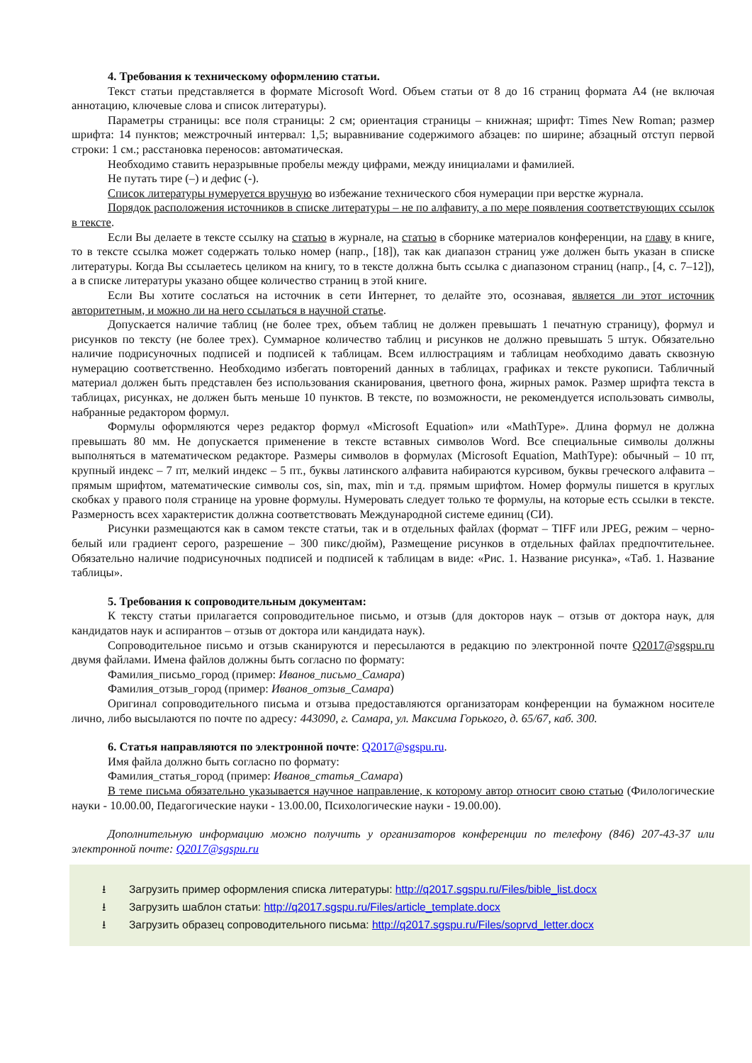4. Требования к техническому оформлению статьи.
Текст статьи представляется в формате Microsoft Word. Объем статьи от 8 до 16 страниц формата А4 (не включая аннотацию, ключевые слова и список литературы).
Параметры страницы: все поля страницы: 2 см; ориентация страницы – книжная; шрифт: Times New Roman; размер шрифта: 14 пунктов; межстрочный интервал: 1,5; выравнивание содержимого абзацев: по ширине; абзацный отступ первой строки: 1 см.; расстановка переносов: автоматическая.
Необходимо ставить неразрывные пробелы между цифрами, между инициалами и фамилией.
Не путать тире (–) и дефис (-).
Список литературы нумеруется вручную во избежание технического сбоя нумерации при верстке журнала.
Порядок расположения источников в списке литературы – не по алфавиту, а по мере появления соответствующих ссылок в тексте.
Если Вы делаете в тексте ссылку на статью в журнале, на статью в сборнике материалов конференции, на главу в книге, то в тексте ссылка может содержать только номер (напр., [18]), так как диапазон страниц уже должен быть указан в списке литературы. Когда Вы ссылаетесь целиком на книгу, то в тексте должна быть ссылка с диапазоном страниц (напр., [4, с. 7–12]), а в списке литературы указано общее количество страниц в этой книге.
Если Вы хотите сослаться на источник в сети Интернет, то делайте это, осознавая, является ли этот источник авторитетным, и можно ли на него ссылаться в научной статье.
Допускается наличие таблиц (не более трех, объем таблиц не должен превышать 1 печатную страницу), формул и рисунков по тексту (не более трех). Суммарное количество таблиц и рисунков не должно превышать 5 штук. Обязательно наличие подрисуночных подписей и подписей к таблицам. Всем иллюстрациям и таблицам необходимо давать сквозную нумерацию соответственно. Необходимо избегать повторений данных в таблицах, графиках и тексте рукописи. Табличный материал должен быть представлен без использования сканирования, цветного фона, жирных рамок. Размер шрифта текста в таблицах, рисунках, не должен быть меньше 10 пунктов. В тексте, по возможности, не рекомендуется использовать символы, набранные редактором формул.
Формулы оформляются через редактор формул «Microsoft Equation» или «MathType». Длина формул не должна превышать 80 мм. Не допускается применение в тексте вставных символов Word. Все специальные символы должны выполняться в математическом редакторе. Размеры символов в формулах (Microsoft Equation, MathType): обычный – 10 пт, крупный индекс – 7 пт, мелкий индекс – 5 пт., буквы латинского алфавита набираются курсивом, буквы греческого алфавита – прямым шрифтом, математические символы cos, sin, max, min и т.д. прямым шрифтом. Номер формулы пишется в круглых скобках у правого поля странице на уровне формулы. Нумеровать следует только те формулы, на которые есть ссылки в тексте. Размерность всех характеристик должна соответствовать Международной системе единиц (СИ).
Рисунки размещаются как в самом тексте статьи, так и в отдельных файлах (формат – TIFF или JPEG, режим – черно-белый или градиент серого, разрешение – 300 пикс/дюйм), Размещение рисунков в отдельных файлах предпочтительнее. Обязательно наличие подрисуночных подписей и подписей к таблицам в виде: «Рис. 1. Название рисунка», «Таб. 1. Название таблицы».
5. Требования к сопроводительным документам:
К тексту статьи прилагается сопроводительное письмо, и отзыв (для докторов наук – отзыв от доктора наук, для кандидатов наук и аспирантов – отзыв от доктора или кандидата наук).
Сопроводительное письмо и отзыв сканируются и пересылаются в редакцию по электронной почте Q2017@sgspu.ru двумя файлами. Имена файлов должны быть согласно по формату:
Фамилия_письмо_город (пример: Иванов_письмо_Самара)
Фамилия_отзыв_город (пример: Иванов_отзыв_Самара)
Оригинал сопроводительного письма и отзыва предоставляются организаторам конференции на бумажном носителе лично, либо высылаются по почте по адресу: 443090, г. Самара, ул. Максима Горького, д. 65/67, каб. 300.
6. Статья направляются по электронной почте: Q2017@sgspu.ru.
Имя файла должно быть согласно по формату:
Фамилия_статья_город (пример: Иванов_статья_Самара)
В теме письма обязательно указывается научное направление, к которому автор относит свою статью (Филологические науки - 10.00.00, Педагогические науки - 13.00.00, Психологические науки - 19.00.00).
Дополнительную информацию можно получить у организаторов конференции по телефону (846) 207-43-37 или электронной почте: Q2017@sgspu.ru
⭳ Загрузить пример оформления списка литературы: http://q2017.sgspu.ru/Files/bible_list.docx
⭳ Загрузить шаблон статьи: http://q2017.sgspu.ru/Files/article_template.docx
⭳ Загрузить образец сопроводительного письма: http://q2017.sgspu.ru/Files/soprvd_letter.docx